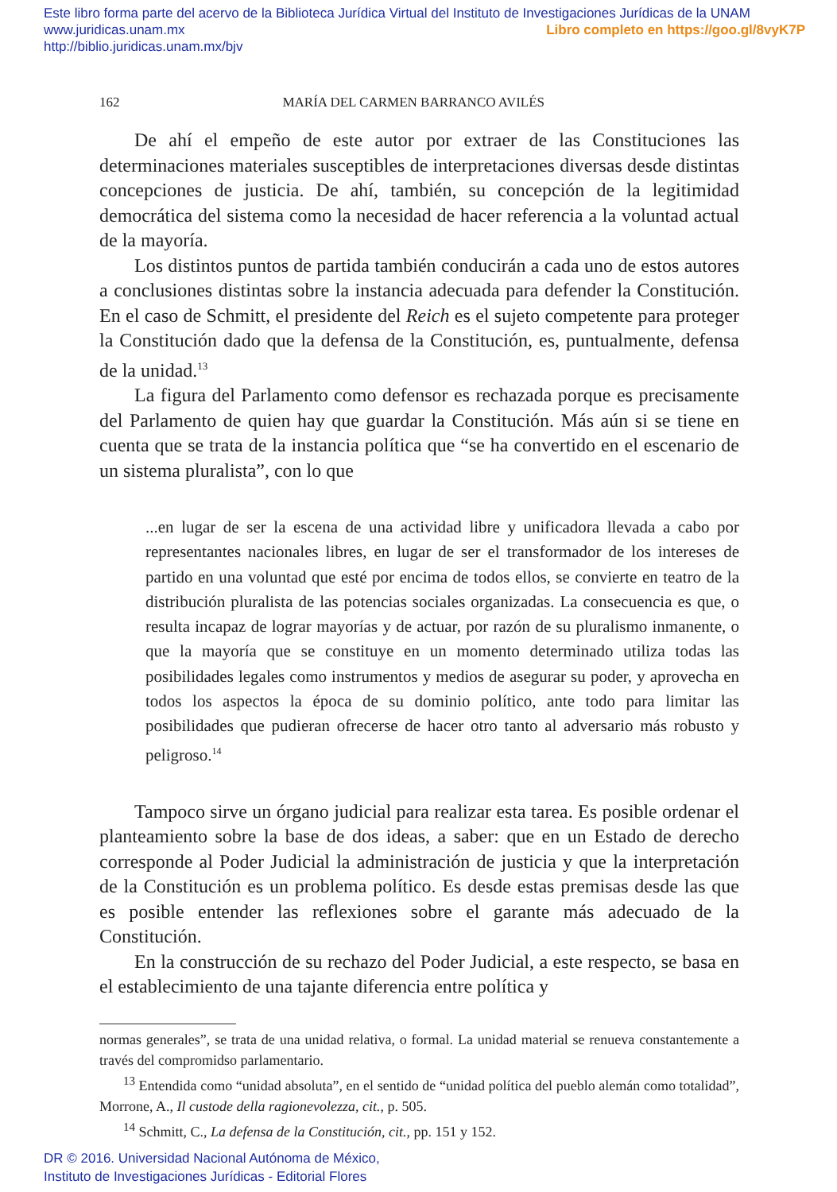Este libro forma parte del acervo de la Biblioteca Jurídica Virtual del Instituto de Investigaciones Jurídicas de la UNAM
www.juridicas.unam.mx Libro completo en https://goo.gl/8vyK7P
http://biblio.juridicas.unam.mx/bjv
162 MARÍA DEL CARMEN BARRANCO AVILÉS
De ahí el empeño de este autor por extraer de las Constituciones las determinaciones materiales susceptibles de interpretaciones diversas desde distintas concepciones de justicia. De ahí, también, su concepción de la legitimidad democrática del sistema como la necesidad de hacer referencia a la voluntad actual de la mayoría.
Los distintos puntos de partida también conducirán a cada uno de estos autores a conclusiones distintas sobre la instancia adecuada para defender la Constitución. En el caso de Schmitt, el presidente del Reich es el sujeto competente para proteger la Constitución dado que la defensa de la Constitución, es, puntualmente, defensa de la unidad.<sup>13</sup>
La figura del Parlamento como defensor es rechazada porque es precisamente del Parlamento de quien hay que guardar la Constitución. Más aún si se tiene en cuenta que se trata de la instancia política que “se ha convertido en el escenario de un sistema pluralista”, con lo que
...en lugar de ser la escena de una actividad libre y unificadora llevada a cabo por representantes nacionales libres, en lugar de ser el transformador de los intereses de partido en una voluntad que esté por encima de todos ellos, se convierte en teatro de la distribución pluralista de las potencias sociales organizadas. La consecuencia es que, o resulta incapaz de lograr mayorías y de actuar, por razón de su pluralismo inmanente, o que la mayoría que se constituye en un momento determinado utiliza todas las posibilidades legales como instrumentos y medios de asegurar su poder, y aprovecha en todos los aspectos la época de su dominio político, ante todo para limitar las posibilidades que pudieran ofrecerse de hacer otro tanto al adversario más robusto y peligroso.<sup>14</sup>
Tampoco sirve un órgano judicial para realizar esta tarea. Es posible ordenar el planteamiento sobre la base de dos ideas, a saber: que en un Estado de derecho corresponde al Poder Judicial la administración de justicia y que la interpretación de la Constitución es un problema político. Es desde estas premisas desde las que es posible entender las reflexiones sobre el garante más adecuado de la Constitución.
En la construcción de su rechazo del Poder Judicial, a este respecto, se basa en el establecimiento de una tajante diferencia entre política y
normas generales”, se trata de una unidad relativa, o formal. La unidad material se renueva constantemente a través del compromidso parlamentario.
<sup>13</sup> Entendida como “unidad absoluta”, en el sentido de “unidad política del pueblo alemán como totalidad”, Morrone, A., Il custode della ragionevolezza, cit., p. 505.
<sup>14</sup> Schmitt, C., La defensa de la Constitución, cit., pp. 151 y 152.
DR © 2016. Universidad Nacional Autónoma de México,
Instituto de Investigaciones Jurídicas - Editorial Flores